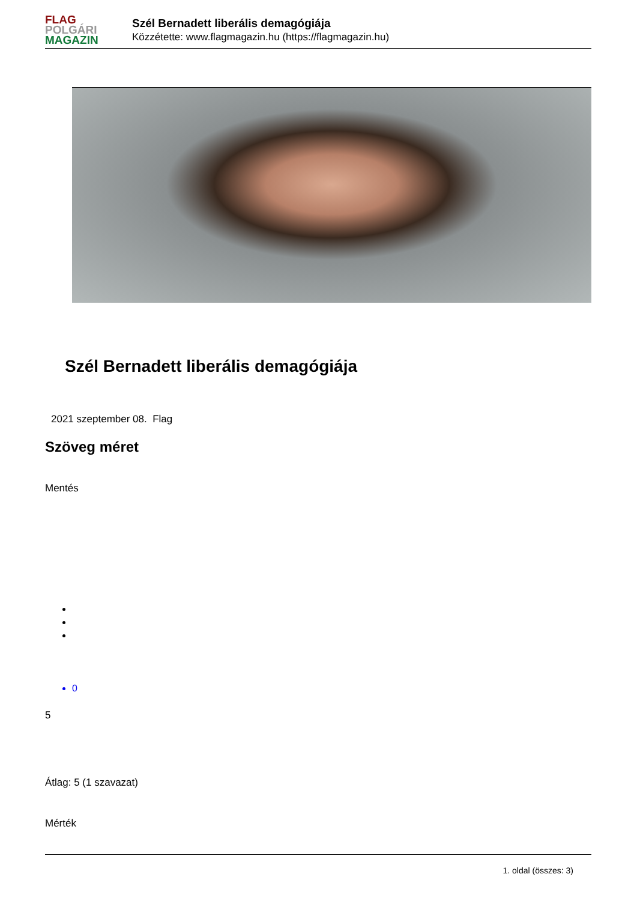FLAG
POLGÁRI
MAGAZIN
Szél Bernadett liberális demagógiája
Közzétette: www.flagmagazin.hu (https://flagmagazin.hu)
Szél Bernadett liberális demagógiája
2021 szeptember 08. Flag
Szöveg méret
Mentés
0
5
Átlag: 5 (1 szavazat)
Mérték
1. oldal (összes: 3)